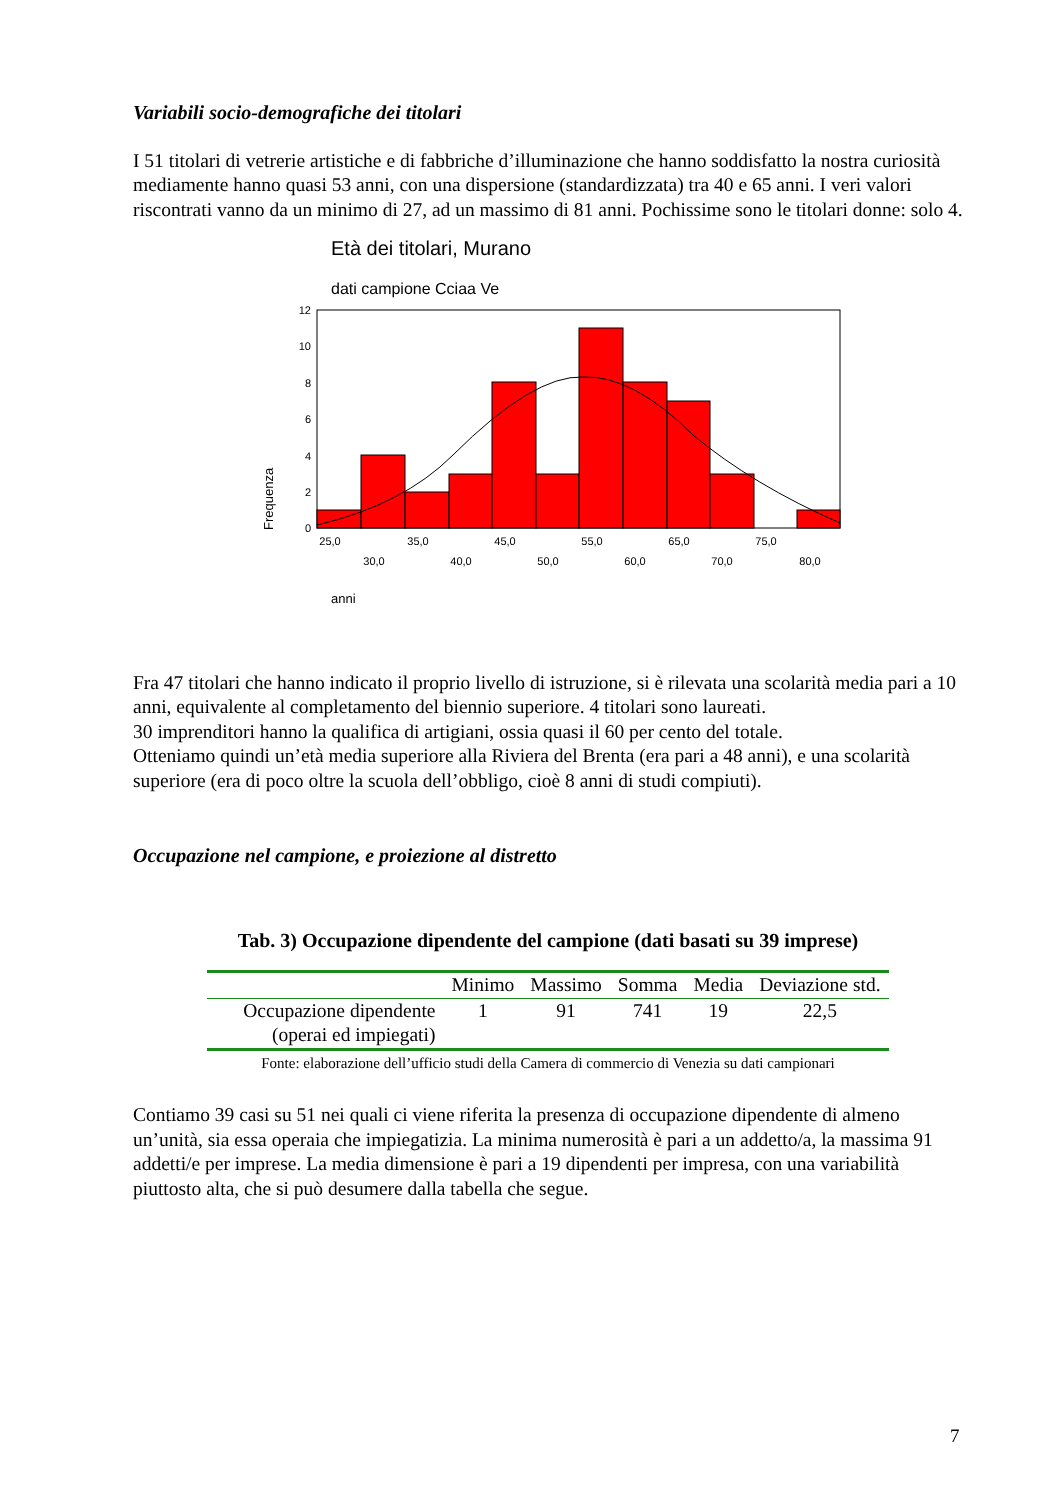Variabili socio-demografiche dei titolari
I 51 titolari di vetrerie artistiche e di fabbriche d’illuminazione che hanno soddisfatto la nostra curiosità mediamente hanno quasi 53 anni, con una dispersione (standardizzata) tra 40 e 65 anni. I veri valori riscontrati vanno da un minimo di 27, ad un massimo di 81 anni. Pochissime sono le titolari donne: solo 4.
Età dei titolari, Murano
dati campione Cciaa Ve
Frequenza
12
10
8
6
4
2
0
25,0
35,0
45,0
55,0
65,0
75,0
30,0
40,0
50,0
60,0
70,0
80,0
anni
Fra 47 titolari che hanno indicato il proprio livello di istruzione, si è rilevata una scolarità media pari a 10 anni, equivalente al completamento del biennio superiore. 4 titolari sono laureati.
30 imprenditori hanno la qualifica di artigiani, ossia quasi il 60 per cento del totale.
Otteniamo quindi un’età media superiore alla Riviera del Brenta (era pari a 48 anni), e una scolarità superiore (era di poco oltre la scuola dell’obbligo, cioè 8 anni di studi compiuti).
Occupazione nel campione, e proiezione al distretto
Tab. 3) Occupazione dipendente del campione (dati basati su 39 imprese)
| | Minimo | Massimo | Somma | Media | Deviazione std. |
| --- | --- | --- | --- | --- | --- |
| Occupazione dipendente (operai ed impiegati) | 1 | 91 | 741 | 19 | 22,5 |
Fonte: elaborazione dell’ufficio studi della Camera di commercio di Venezia su dati campionari
Contiamo 39 casi su 51 nei quali ci viene riferita la presenza di occupazione dipendente di almeno un’unità, sia essa operaia che impiegatizia. La minima numerosità è pari a un addetto/a, la massima 91 addetti/e per imprese. La media dimensione è pari a 19 dipendenti per impresa, con una variabilità piuttosto alta, che si può desumere dalla tabella che segue.
7